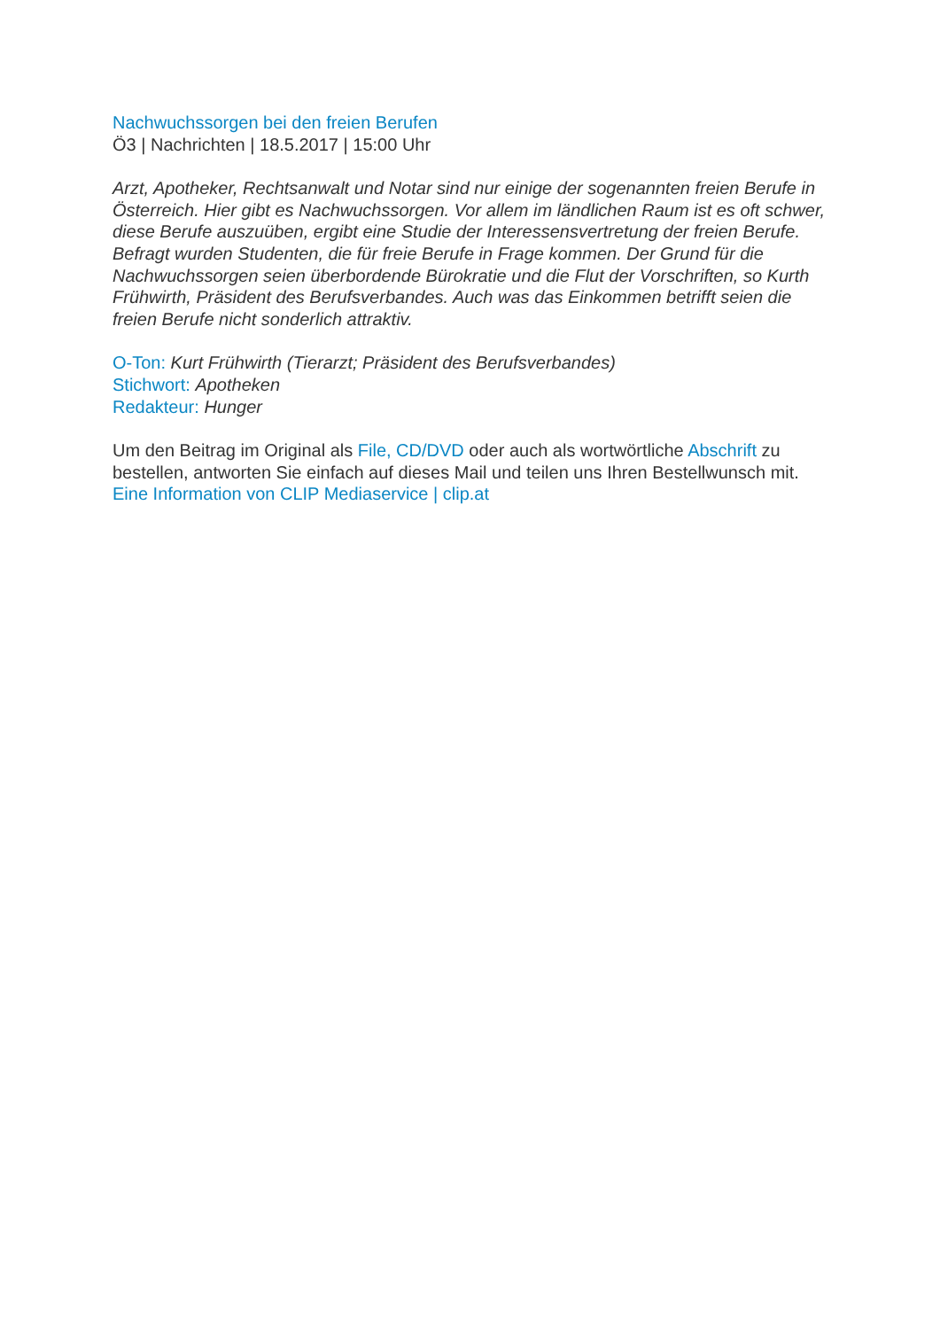Nachwuchssorgen bei den freien Berufen
Ö3 | Nachrichten | 18.5.2017 | 15:00 Uhr
Arzt, Apotheker, Rechtsanwalt und Notar sind nur einige der sogenannten freien Berufe in Österreich. Hier gibt es Nachwuchssorgen. Vor allem im ländlichen Raum ist es oft schwer, diese Berufe auszuüben, ergibt eine Studie der Interessensvertretung der freien Berufe. Befragt wurden Studenten, die für freie Berufe in Frage kommen. Der Grund für die Nachwuchssorgen seien überbordende Bürokratie und die Flut der Vorschriften, so Kurth Frühwirth, Präsident des Berufsverbandes. Auch was das Einkommen betrifft seien die freien Berufe nicht sonderlich attraktiv.
O-Ton: Kurt Frühwirth (Tierarzt; Präsident des Berufsverbandes)
Stichwort: Apotheken
Redakteur: Hunger
Um den Beitrag im Original als File, CD/DVD oder auch als wortwörtliche Abschrift zu bestellen, antworten Sie einfach auf dieses Mail und teilen uns Ihren Bestellwunsch mit.
Eine Information von CLIP Mediaservice | clip.at